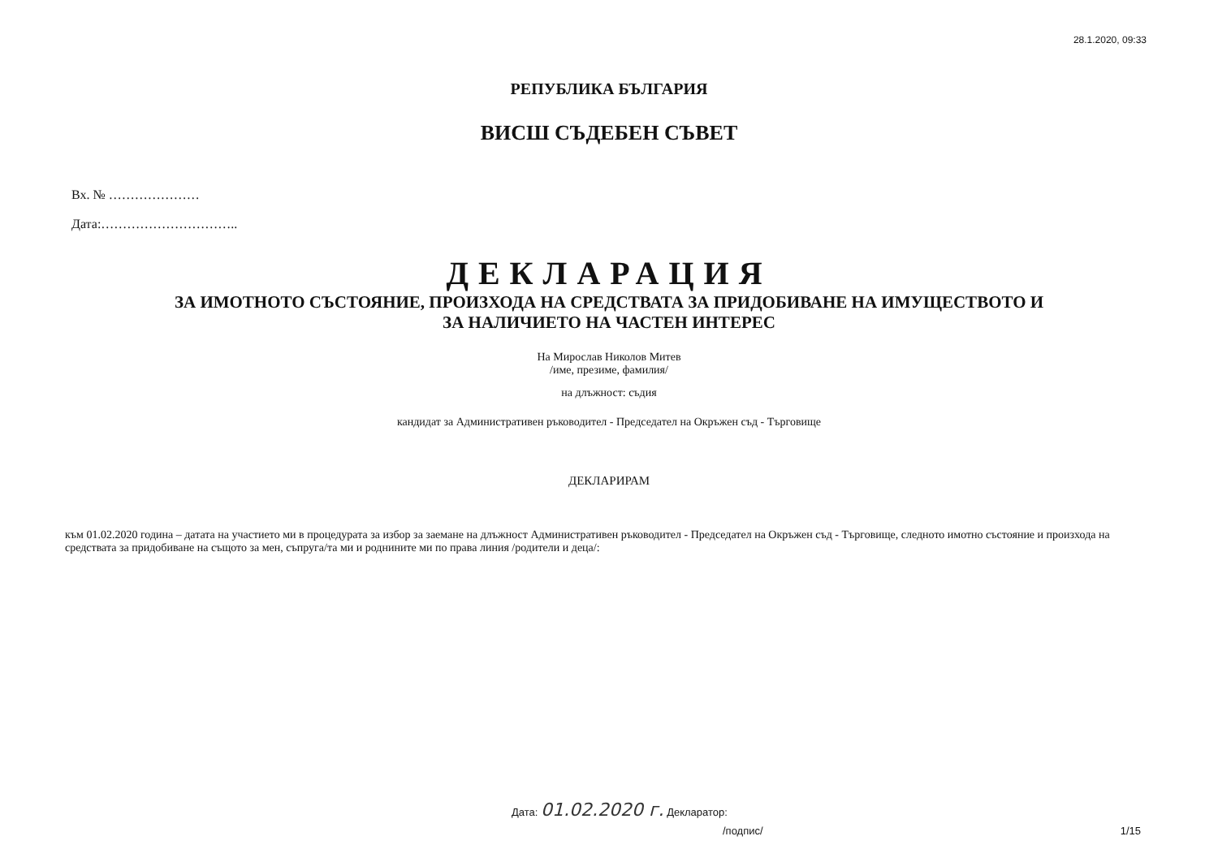28.1.2020, 09:33
РЕПУБЛИКА БЪЛГАРИЯ
ВИСШ СЪДЕБЕН СЪВЕТ
Вх. № …………………
Дата:…………………………..
ДЕКЛАРАЦИЯ
ЗА ИМОТНОТО СЪСТОЯНИЕ, ПРОИЗХОДА НА СРЕДСТВАТА ЗА ПРИДОБИВАНЕ НА ИМУЩЕСТВОТО И
ЗА НАЛИЧИЕТО НА ЧАСТЕН ИНТЕРЕС
На Мирослав Николов Митев
/име, презиме, фамилия/
на длъжност: съдия
кандидат за Административен ръководител - Председател на Окръжен съд - Търговище
ДЕКЛАРИРАМ
към 01.02.2020 година – датата на участието ми в процедурата за избор за заемане на длъжност Административен ръководител - Председател на Окръжен съд - Търговище, следното имотно състояние и произхода на средствата за придобиване на същото за мен, съпруга/та ми и роднините ми по права линия /родители и деца/:
Дата: 01.02.2020 г. Декларатор:
/подпис/ 1/15